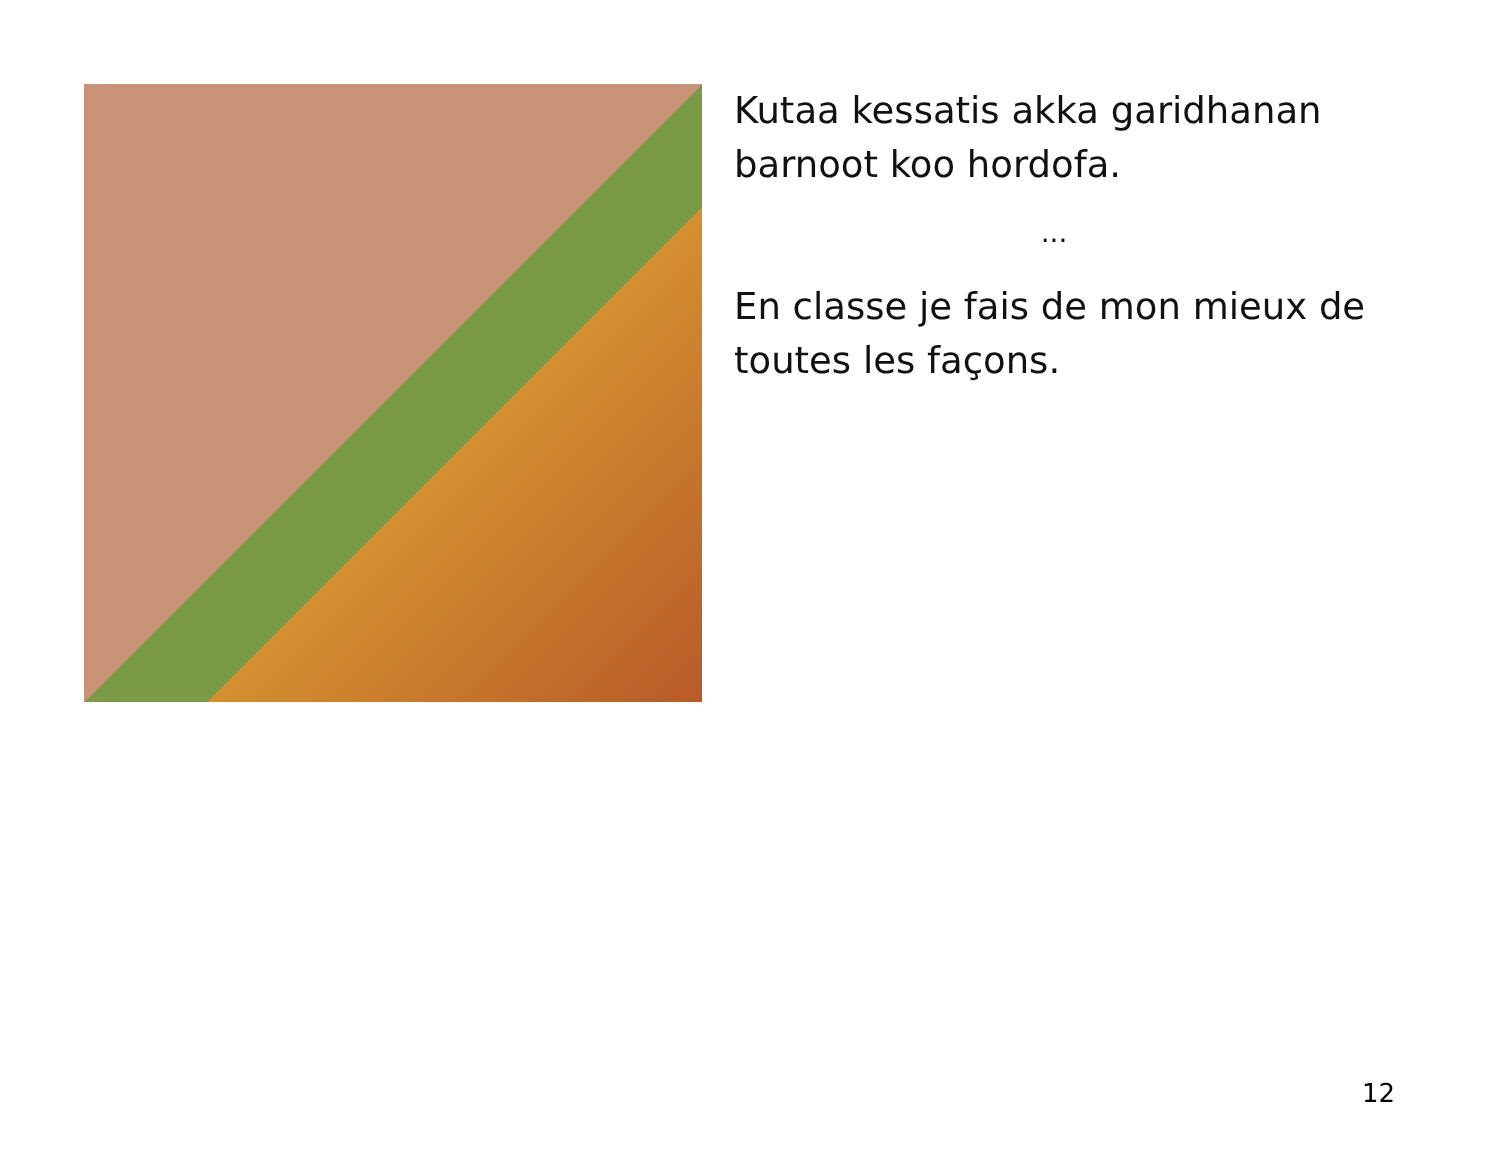Kutaa kessatis akka garidhanan barnoot koo hordofa.
...
En classe je fais de mon mieux de toutes les façons.
12